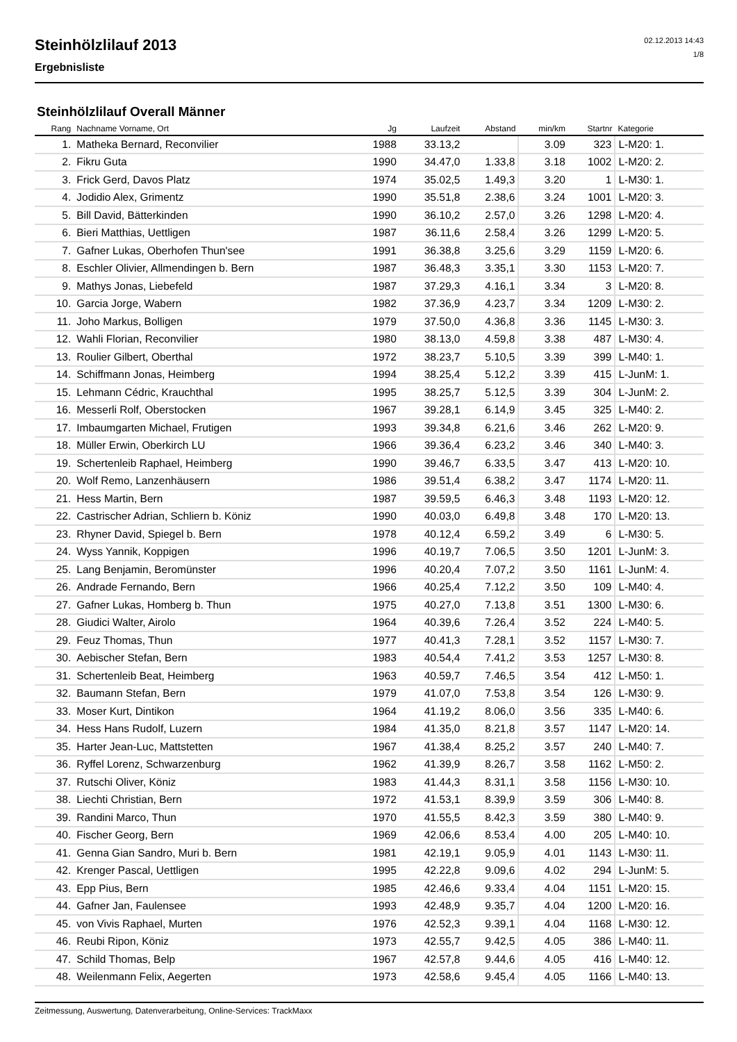Steinhölzlilauf 2013
Ergebnisliste
02.12.2013 14:43
1/8
Steinhölzlilauf Overall Männer
| Rang | Nachname Vorname, Ort | Jg | Laufzeit | Abstand | min/km | Startnr | Kategorie |
| --- | --- | --- | --- | --- | --- | --- | --- |
| 1. | Matheka Bernard, Reconvilier | 1988 | 33.13,2 | | 3.09 | 323 | L-M20: 1. |
| 2. | Fikru Guta | 1990 | 34.47,0 | 1.33,8 | 3.18 | 1002 | L-M20: 2. |
| 3. | Frick Gerd, Davos Platz | 1974 | 35.02,5 | 1.49,3 | 3.20 | 1 | L-M30: 1. |
| 4. | Jodidio Alex, Grimentz | 1990 | 35.51,8 | 2.38,6 | 3.24 | 1001 | L-M20: 3. |
| 5. | Bill David, Bätterkinden | 1990 | 36.10,2 | 2.57,0 | 3.26 | 1298 | L-M20: 4. |
| 6. | Bieri Matthias, Uettligen | 1987 | 36.11,6 | 2.58,4 | 3.26 | 1299 | L-M20: 5. |
| 7. | Gafner Lukas, Oberhofen Thun'see | 1991 | 36.38,8 | 3.25,6 | 3.29 | 1159 | L-M20: 6. |
| 8. | Eschler Olivier, Allmendingen b. Bern | 1987 | 36.48,3 | 3.35,1 | 3.30 | 1153 | L-M20: 7. |
| 9. | Mathys Jonas, Liebefeld | 1987 | 37.29,3 | 4.16,1 | 3.34 | 3 | L-M20: 8. |
| 10. | Garcia Jorge, Wabern | 1982 | 37.36,9 | 4.23,7 | 3.34 | 1209 | L-M30: 2. |
| 11. | Joho Markus, Bolligen | 1979 | 37.50,0 | 4.36,8 | 3.36 | 1145 | L-M30: 3. |
| 12. | Wahli Florian, Reconvilier | 1980 | 38.13,0 | 4.59,8 | 3.38 | 487 | L-M30: 4. |
| 13. | Roulier Gilbert, Oberthal | 1972 | 38.23,7 | 5.10,5 | 3.39 | 399 | L-M40: 1. |
| 14. | Schiffmann Jonas, Heimberg | 1994 | 38.25,4 | 5.12,2 | 3.39 | 415 | L-JunM: 1. |
| 15. | Lehmann Cédric, Krauchthal | 1995 | 38.25,7 | 5.12,5 | 3.39 | 304 | L-JunM: 2. |
| 16. | Messerli Rolf, Oberstocken | 1967 | 39.28,1 | 6.14,9 | 3.45 | 325 | L-M40: 2. |
| 17. | Imbaumgarten Michael, Frutigen | 1993 | 39.34,8 | 6.21,6 | 3.46 | 262 | L-M20: 9. |
| 18. | Müller Erwin, Oberkirch LU | 1966 | 39.36,4 | 6.23,2 | 3.46 | 340 | L-M40: 3. |
| 19. | Schertenleib Raphael, Heimberg | 1990 | 39.46,7 | 6.33,5 | 3.47 | 413 | L-M20: 10. |
| 20. | Wolf Remo, Lanzenhäusern | 1986 | 39.51,4 | 6.38,2 | 3.47 | 1174 | L-M20: 11. |
| 21. | Hess Martin, Bern | 1987 | 39.59,5 | 6.46,3 | 3.48 | 1193 | L-M20: 12. |
| 22. | Castrischer Adrian, Schliern b. Köniz | 1990 | 40.03,0 | 6.49,8 | 3.48 | 170 | L-M20: 13. |
| 23. | Rhyner David, Spiegel b. Bern | 1978 | 40.12,4 | 6.59,2 | 3.49 | 6 | L-M30: 5. |
| 24. | Wyss Yannik, Koppigen | 1996 | 40.19,7 | 7.06,5 | 3.50 | 1201 | L-JunM: 3. |
| 25. | Lang Benjamin, Beromünster | 1996 | 40.20,4 | 7.07,2 | 3.50 | 1161 | L-JunM: 4. |
| 26. | Andrade Fernando, Bern | 1966 | 40.25,4 | 7.12,2 | 3.50 | 109 | L-M40: 4. |
| 27. | Gafner Lukas, Homberg b. Thun | 1975 | 40.27,0 | 7.13,8 | 3.51 | 1300 | L-M30: 6. |
| 28. | Giudici Walter, Airolo | 1964 | 40.39,6 | 7.26,4 | 3.52 | 224 | L-M40: 5. |
| 29. | Feuz Thomas, Thun | 1977 | 40.41,3 | 7.28,1 | 3.52 | 1157 | L-M30: 7. |
| 30. | Aebischer Stefan, Bern | 1983 | 40.54,4 | 7.41,2 | 3.53 | 1257 | L-M30: 8. |
| 31. | Schertenleib Beat, Heimberg | 1963 | 40.59,7 | 7.46,5 | 3.54 | 412 | L-M50: 1. |
| 32. | Baumann Stefan, Bern | 1979 | 41.07,0 | 7.53,8 | 3.54 | 126 | L-M30: 9. |
| 33. | Moser Kurt, Dintikon | 1964 | 41.19,2 | 8.06,0 | 3.56 | 335 | L-M40: 6. |
| 34. | Hess Hans Rudolf, Luzern | 1984 | 41.35,0 | 8.21,8 | 3.57 | 1147 | L-M20: 14. |
| 35. | Harter Jean-Luc, Mattstetten | 1967 | 41.38,4 | 8.25,2 | 3.57 | 240 | L-M40: 7. |
| 36. | Ryffel Lorenz, Schwarzenburg | 1962 | 41.39,9 | 8.26,7 | 3.58 | 1162 | L-M50: 2. |
| 37. | Rutschi Oliver, Köniz | 1983 | 41.44,3 | 8.31,1 | 3.58 | 1156 | L-M30: 10. |
| 38. | Liechti Christian, Bern | 1972 | 41.53,1 | 8.39,9 | 3.59 | 306 | L-M40: 8. |
| 39. | Randini Marco, Thun | 1970 | 41.55,5 | 8.42,3 | 3.59 | 380 | L-M40: 9. |
| 40. | Fischer Georg, Bern | 1969 | 42.06,6 | 8.53,4 | 4.00 | 205 | L-M40: 10. |
| 41. | Genna Gian Sandro, Muri b. Bern | 1981 | 42.19,1 | 9.05,9 | 4.01 | 1143 | L-M30: 11. |
| 42. | Krenger Pascal, Uettligen | 1995 | 42.22,8 | 9.09,6 | 4.02 | 294 | L-JunM: 5. |
| 43. | Epp Pius, Bern | 1985 | 42.46,6 | 9.33,4 | 4.04 | 1151 | L-M20: 15. |
| 44. | Gafner Jan, Faulensee | 1993 | 42.48,9 | 9.35,7 | 4.04 | 1200 | L-M20: 16. |
| 45. | von Vivis Raphael, Murten | 1976 | 42.52,3 | 9.39,1 | 4.04 | 1168 | L-M30: 12. |
| 46. | Reubi Ripon, Köniz | 1973 | 42.55,7 | 9.42,5 | 4.05 | 386 | L-M40: 11. |
| 47. | Schild Thomas, Belp | 1967 | 42.57,8 | 9.44,6 | 4.05 | 416 | L-M40: 12. |
| 48. | Weilenmann Felix, Aegerten | 1973 | 42.58,6 | 9.45,4 | 4.05 | 1166 | L-M40: 13. |
Zeitmessung, Auswertung, Datenverarbeitung, Online-Services: TrackMaxx